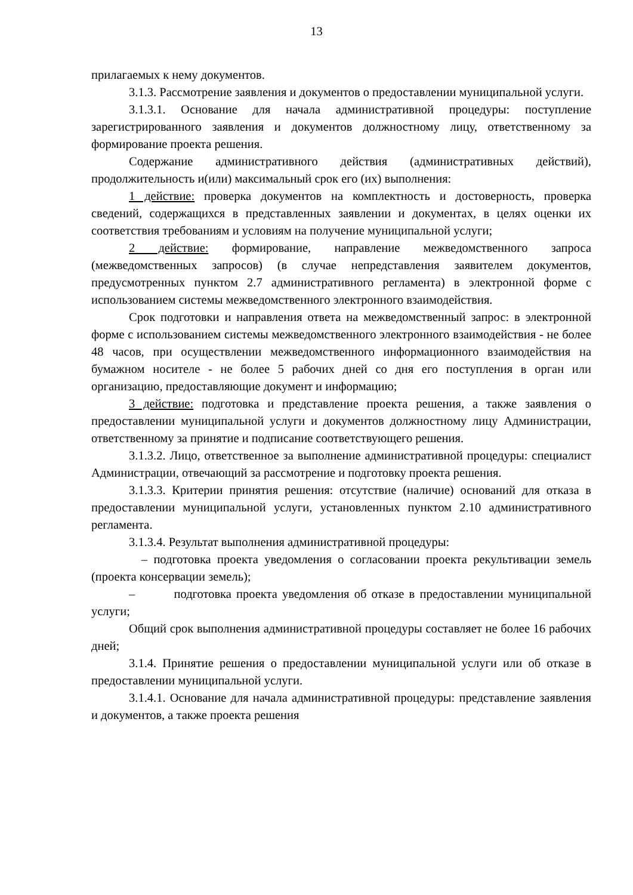13
прилагаемых к нему документов.
3.1.3. Рассмотрение заявления и документов о предоставлении муниципальной услуги.
3.1.3.1. Основание для начала административной процедуры: поступление зарегистрированного заявления и документов должностному лицу, ответственному за формирование проекта решения.
Содержание административного действия (административных действий), продолжительность и(или) максимальный срок его (их) выполнения:
1 действие: проверка документов на комплектность и достоверность, проверка сведений, содержащихся в представленных заявлении и документах, в целях оценки их соответствия требованиям и условиям на получение муниципальной услуги;
2 действие: формирование, направление межведомственного запроса (межведомственных запросов) (в случае непредставления заявителем документов, предусмотренных пунктом 2.7 административного регламента) в электронной форме с использованием системы межведомственного электронного взаимодействия.
Срок подготовки и направления ответа на межведомственный запрос: в электронной форме с использованием системы межведомственного электронного взаимодействия - не более 48 часов, при осуществлении межведомственного информационного взаимодействия на бумажном носителе - не более 5 рабочих дней со дня его поступления в орган или организацию, предоставляющие документ и информацию;
3 действие: подготовка и представление проекта решения, а также заявления о предоставлении муниципальной услуги и документов должностному лицу Администрации, ответственному за принятие и подписание соответствующего решения.
3.1.3.2. Лицо, ответственное за выполнение административной процедуры: специалист Администрации, отвечающий за рассмотрение и подготовку проекта решения.
3.1.3.3. Критерии принятия решения: отсутствие (наличие) оснований для отказа в предоставлении муниципальной услуги, установленных пунктом 2.10 административного регламента.
3.1.3.4. Результат выполнения административной процедуры:
– подготовка проекта уведомления о согласовании проекта рекультивации земель (проекта консервации земель);
– подготовка проекта уведомления об отказе в предоставлении муниципальной услуги;
Общий срок выполнения административной процедуры составляет не более 16 рабочих дней;
3.1.4. Принятие решения о предоставлении муниципальной услуги или об отказе в предоставлении муниципальной услуги.
3.1.4.1. Основание для начала административной процедуры: представление заявления и документов, а также проекта решения